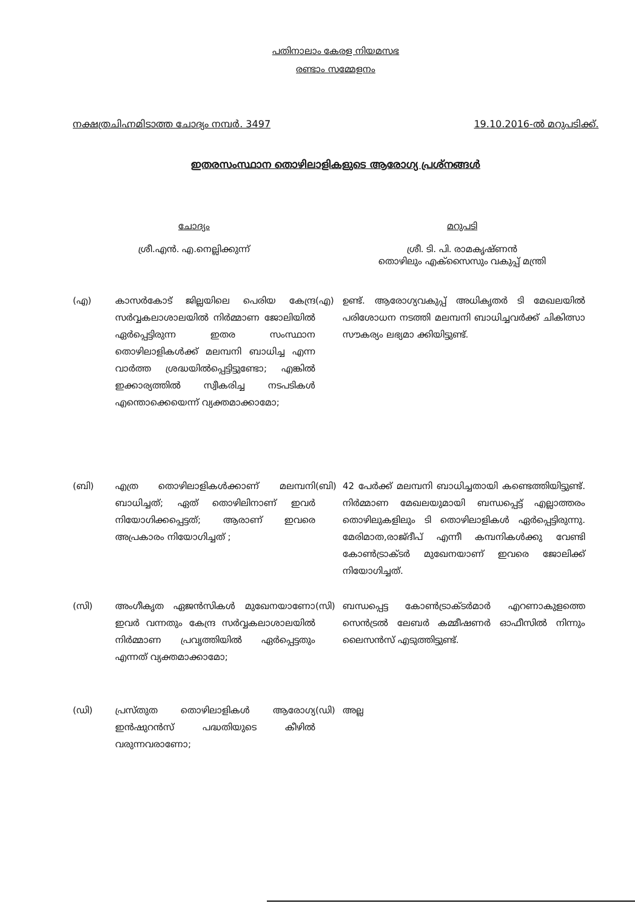പതിനാലാം കേരള നിയമസഭ
രണ്ടാം സമ്മേളനം
നക്ഷത്രചിഹ്നമിടാത്ത ചോദ്യം നമ്പർ. 3497 19.10.2016-ൽ മറുപടിക്ക്.
ഇതരസംസ്ഥാന തൊഴിലാളികളുടെ ആരോഗ്യ പ്രശ്നങ്ങൾ
ചോദ്യം
ശ്രീ.എൻ. എ.നെല്ലിക്കുന്ന്
മറുപടി
ശ്രീ. ടി. പി. രാമകൃഷ്ണൻ
തൊഴിലും എക്സൈസും വകുപ്പ് മന്ത്രി
(എ)
കാസർകോട് ജില്ലയിലെ പെരിയ കേന്ദ്ര സർവ്വകലാശാലയിൽ നിർമ്മാണ ജോലിയിൽ ഏർപ്പെട്ടിരുന്ന ഇതര സംസ്ഥാന തൊഴിലാളികൾക്ക് മലമ്പനി ബാധിച്ച എന്ന വാർത്ത ശ്രദ്ധയിൽപ്പെട്ടിട്ടുണ്ടോ; എങ്കിൽ ഇക്കാര്യത്തിൽ സ്വീകരിച്ച നടപടികൾ എന്തൊക്കെയെന്ന് വ്യക്തമാക്കാമോ;
(എ)
ഉണ്ട്. ആരോഗ്യവകുപ്പ് അധികൃതർ ടി മേഖലയിൽ പരിശോധന നടത്തി മലമ്പനി ബാധിച്ചവർക്ക് ചികിത്സാ സൗകര്യം ലഭ്യമാ ക്കിയിട്ടുണ്ട്.
(ബി)
എത്ര തൊഴിലാളികൾക്കാണ് മലമ്പനി ബാധിച്ചത്; ഏത് തൊഴിലിനാണ് ഇവർ നിയോഗിക്കപ്പെട്ടത്; ആരാണ് ഇവരെ അപ്രകാരം നിയോഗിച്ചത് ;
(ബി)
42 പേർക്ക് മലമ്പനി ബാധിച്ചതായി കണ്ടെത്തിയിട്ടുണ്ട്. നിർമ്മാണ മേഖലയുമായി ബന്ധപ്പെട്ട് എല്ലാത്തരം തൊഴിലുകളിലും ടി തൊഴിലാളികൾ ഏർപ്പെട്ടിരുന്നു. മേരിമാത,രാജ്ദീപ് എന്നീ കമ്പനികൾക്കു വേണ്ടി കോൺട്രാക്ടർ മുഖേനയാണ് ഇവരെ ജോലിക്ക് നിയോഗിച്ചത്.
(സി)
അംഗീകൃത ഏജൻസികൾ മുഖേനയാണോ ഇവർ വന്നതും കേന്ദ്ര സർവ്വകലാശാലയിൽ നിർമ്മാണ പ്രവൃത്തിയിൽ ഏർപ്പെട്ടതും എന്നത് വ്യക്തമാക്കാമോ;
(സി)
ബന്ധപ്പെട്ട കോൺട്രാക്ടർമാർ എറണാകുളത്തെ സെൻട്രൽ ലേബർ കമ്മീഷണർ ഓഫീസിൽ നിന്നും ലൈസൻസ് എടുത്തിട്ടുണ്ട്.
(ഡി)
പ്രസ്തുത തൊഴിലാളികൾ ആരോഗ്യ ഇൻഷുറൻസ് പദ്ധതിയുടെ കീഴിൽ വരുന്നവരാണോ;
(ഡി)
അല്ല